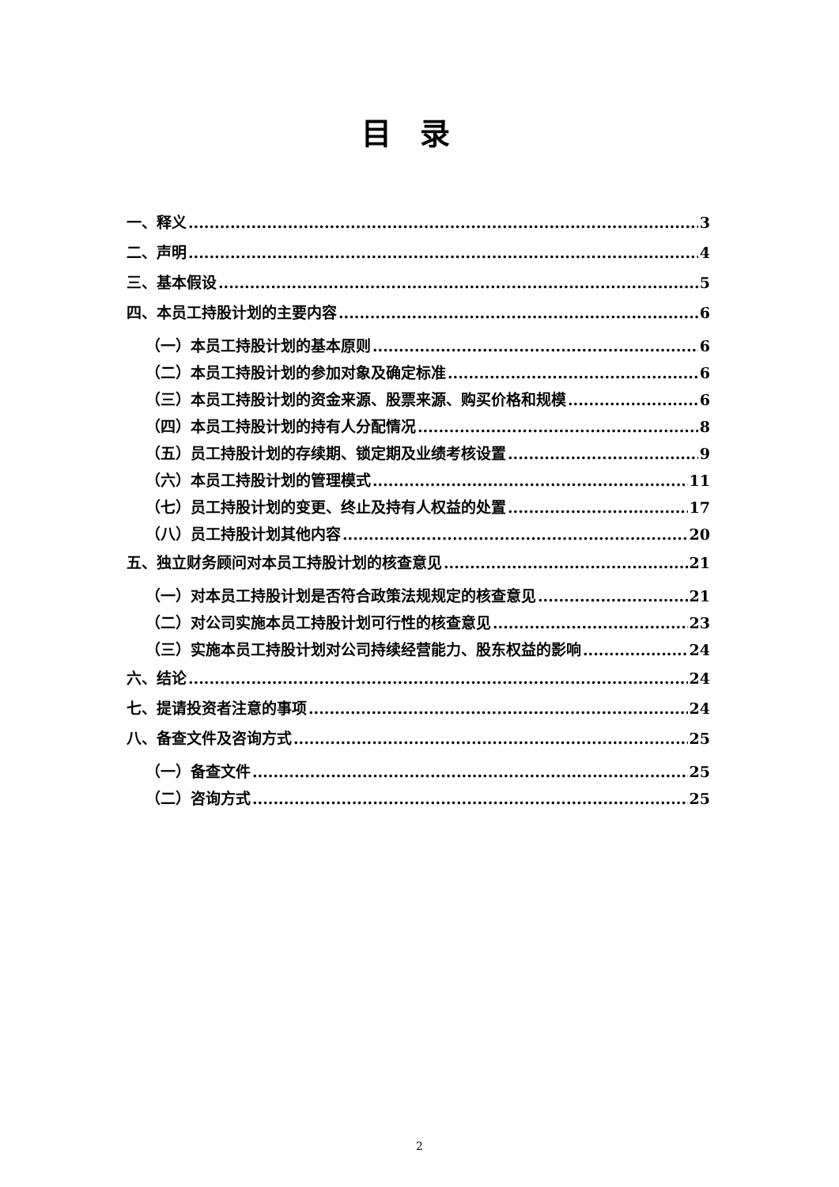目录
一、释义 3
二、声明 4
三、基本假设 5
四、本员工持股计划的主要内容 6
（一）本员工持股计划的基本原则 6
（二）本员工持股计划的参加对象及确定标准 6
（三）本员工持股计划的资金来源、股票来源、购买价格和规模 6
（四）本员工持股计划的持有人分配情况 8
（五）员工持股计划的存续期、锁定期及业绩考核设置 9
（六）本员工持股计划的管理模式 11
（七）员工持股计划的变更、终止及持有人权益的处置 17
（八）员工持股计划其他内容 20
五、独立财务顾问对本员工持股计划的核查意见 21
（一）对本员工持股计划是否符合政策法规规定的核查意见 21
（二）对公司实施本员工持股计划可行性的核查意见 23
（三）实施本员工持股计划对公司持续经营能力、股东权益的影响 24
六、结论 24
七、提请投资者注意的事项 24
八、备查文件及咨询方式 25
（一）备查文件 25
（二）咨询方式 25
2